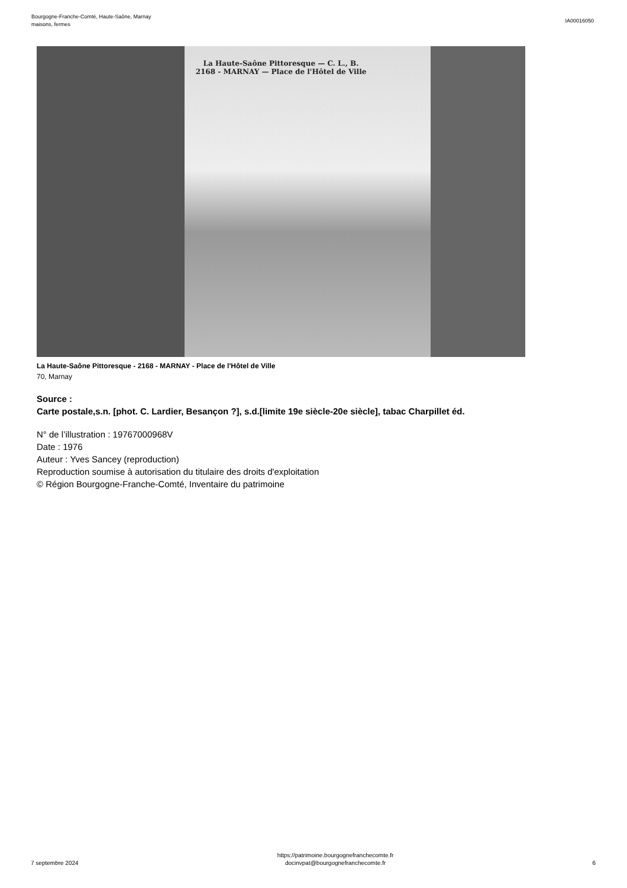Bourgogne-Franche-Comté, Haute-Saône, Marnay
maisons, fermes
IA00016050
La Haute-Saône Pittoresque — C. L., B.
2168 - MARNAY — Place de l'Hôtel de Ville
La Haute-Saône Pittoresque - 2168 - MARNAY - Place de l'Hôtel de Ville
70, Marnay
Source :
Carte postale,s.n. [phot. C. Lardier, Besançon ?], s.d.[limite 19e siècle-20e siècle], tabac Charpillet éd.
N° de l’illustration : 19767000968V
Date : 1976
Auteur : Yves Sancey (reproduction)
Reproduction soumise à autorisation du titulaire des droits d'exploitation
© Région Bourgogne-Franche-Comté, Inventaire du patrimoine
7 septembre 2024
https://patrimoine.bourgognefranchecomte.fr
docinvpat@bourgognefranchecomte.fr
6